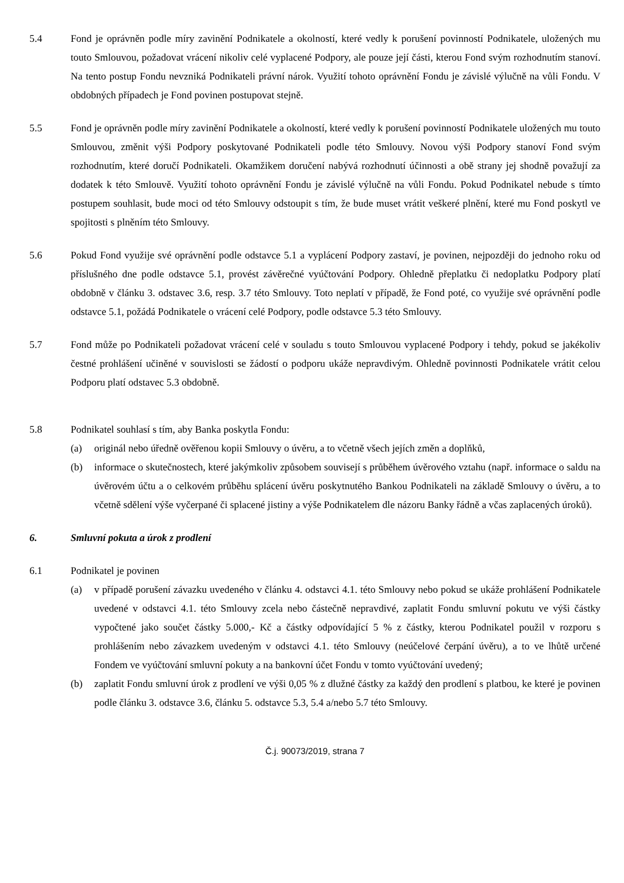5.4 Fond je oprávněn podle míry zavinění Podnikatele a okolností, které vedly k porušení povinností Podnikatele, uložených mu touto Smlouvou, požadovat vrácení nikoliv celé vyplacené Podpory, ale pouze její části, kterou Fond svým rozhodnutím stanoví. Na tento postup Fondu nevzniká Podnikateli právní nárok. Využití tohoto oprávnění Fondu je závislé výlučně na vůli Fondu. V obdobných případech je Fond povinen postupovat stejně.
5.5 Fond je oprávněn podle míry zavinění Podnikatele a okolností, které vedly k porušení povinností Podnikatele uložených mu touto Smlouvou, změnit výši Podpory poskytované Podnikateli podle této Smlouvy. Novou výši Podpory stanoví Fond svým rozhodnutím, které doručí Podnikateli. Okamžikem doručení nabývá rozhodnutí účinnosti a obě strany jej shodně považují za dodatek k této Smlouvě. Využití tohoto oprávnění Fondu je závislé výlučně na vůli Fondu. Pokud Podnikatel nebude s tímto postupem souhlasit, bude moci od této Smlouvy odstoupit s tím, že bude muset vrátit veškeré plnění, které mu Fond poskytl ve spojitosti s plněním této Smlouvy.
5.6 Pokud Fond využije své oprávnění podle odstavce 5.1 a vyplácení Podpory zastaví, je povinen, nejpozději do jednoho roku od příslušného dne podle odstavce 5.1, provést závěrečné vyúčtování Podpory. Ohledně přeplatku či nedoplatku Podpory platí obdobně v článku 3. odstavec 3.6, resp. 3.7 této Smlouvy. Toto neplatí v případě, že Fond poté, co využije své oprávnění podle odstavce 5.1, požádá Podnikatele o vrácení celé Podpory, podle odstavce 5.3 této Smlouvy.
5.7 Fond může po Podnikateli požadovat vrácení celé v souladu s touto Smlouvou vyplacené Podpory i tehdy, pokud se jakékoliv čestné prohlášení učiněné v souvislosti se žádostí o podporu ukáže nepravdivým. Ohledně povinnosti Podnikatele vrátit celou Podporu platí odstavec 5.3 obdobně.
5.8 Podnikatel souhlasí s tím, aby Banka poskytla Fondu:
(a) originál nebo úředně ověřenou kopii Smlouvy o úvěru, a to včetně všech jejích změn a doplňků,
(b) informace o skutečnostech, které jakýmkoliv způsobem souvisejí s průběhem úvěrového vztahu (např. informace o saldu na úvěrovém účtu a o celkovém průběhu splácení úvěru poskytnutého Bankou Podnikateli na základě Smlouvy o úvěru, a to včetně sdělení výše vyčerpané či splacené jistiny a výše Podnikatelem dle názoru Banky řádně a včas zaplacených úroků).
6. Smluvní pokuta a úrok z prodlení
6.1 Podnikatel je povinen
(a) v případě porušení závazku uvedeného v článku 4. odstavci 4.1. této Smlouvy nebo pokud se ukáže prohlášení Podnikatele uvedené v odstavci 4.1. této Smlouvy zcela nebo částečně nepravdivé, zaplatit Fondu smluvní pokutu ve výši částky vypočtené jako součet částky 5.000,- Kč a částky odpovídající 5 % z částky, kterou Podnikatel použil v rozporu s prohlášením nebo závazkem uvedeným v odstavci 4.1. této Smlouvy (neúčelové čerpání úvěru), a to ve lhůtě určené Fondem ve vyúčtování smluvní pokuty a na bankovní účet Fondu v tomto vyúčtování uvedený;
(b) zaplatit Fondu smluvní úrok z prodlení ve výši 0,05 % z dlužné částky za každý den prodlení s platbou, ke které je povinen podle článku 3. odstavce 3.6, článku 5. odstavce 5.3, 5.4 a/nebo 5.7 této Smlouvy.
Č.j. 90073/2019, strana 7